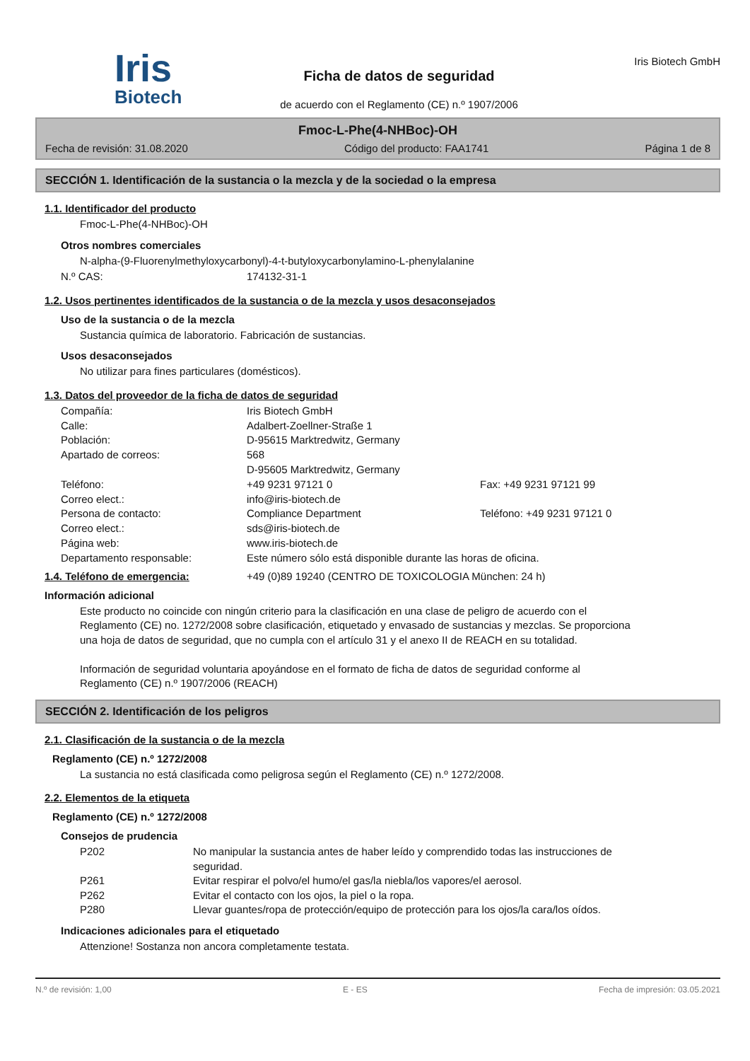Iris
Biotech
Ficha de datos de seguridad
de acuerdo con el Reglamento (CE) n.º 1907/2006
Iris Biotech GmbH
Fmoc-L-Phe(4-NHBoc)-OH
Fecha de revisión: 31.08.2020 Código del producto: FAA1741 Página 1 de 8
SECCIÓN 1. Identificación de la sustancia o la mezcla y de la sociedad o la empresa
1.1. Identificador del producto
Fmoc-L-Phe(4-NHBoc)-OH
Otros nombres comerciales
N-alpha-(9-Fluorenylmethyloxycarbonyl)-4-t-butyloxycarbonylamino-L-phenylalanine
N.º CAS: 174132-31-1
1.2. Usos pertinentes identificados de la sustancia o de la mezcla y usos desaconsejados
Uso de la sustancia o de la mezcla
Sustancia química de laboratorio. Fabricación de sustancias.
Usos desaconsejados
No utilizar para fines particulares (domésticos).
1.3. Datos del proveedor de la ficha de datos de seguridad
Compañía: Iris Biotech GmbH Calle: Adalbert-Zoellner-Straße 1 Población: D-95615 Marktredwitz, Germany Apartado de correos: 568
D-95605 Marktredwitz, Germany Teléfono: +49 9231 97121 0 Fax: +49 9231 97121 99 Correo elect.: info@iris-biotech.de Persona de contacto: Compliance Department Teléfono: +49 9231 97121 0 Correo elect.: sds@iris-biotech.de Página web: www.iris-biotech.de Departamento responsable: Este número sólo está disponible durante las horas de oficina.
1.4. Teléfono de emergencia: +49 (0)89 19240 (CENTRO DE TOXICOLOGIA München: 24 h)
Información adicional
Este producto no coincide con ningún criterio para la clasificación en una clase de peligro de acuerdo con el Reglamento (CE) no. 1272/2008 sobre clasificación, etiquetado y envasado de sustancias y mezclas. Se proporciona una hoja de datos de seguridad, que no cumpla con el artículo 31 y el anexo II de REACH en su totalidad.
Información de seguridad voluntaria apoyándose en el formato de ficha de datos de seguridad conforme al Reglamento (CE) n.º 1907/2006 (REACH)
SECCIÓN 2. Identificación de los peligros
2.1. Clasificación de la sustancia o de la mezcla
Reglamento (CE) n.º 1272/2008
La sustancia no está clasificada como peligrosa según el Reglamento (CE) n.º 1272/2008.
2.2. Elementos de la etiqueta
Reglamento (CE) n.º 1272/2008
Consejos de prudencia
P202 No manipular la sustancia antes de haber leído y comprendido todas las instrucciones de seguridad. P261 Evitar respirar el polvo/el humo/el gas/la niebla/los vapores/el aerosol. P262 Evitar el contacto con los ojos, la piel o la ropa. P280 Llevar guantes/ropa de protección/equipo de protección para los ojos/la cara/los oídos.
Indicaciones adicionales para el etiquetado
Attenzione! Sostanza non ancora completamente testata.
N.º de revisión: 1,00 E - ES Fecha de impresión: 03.05.2021